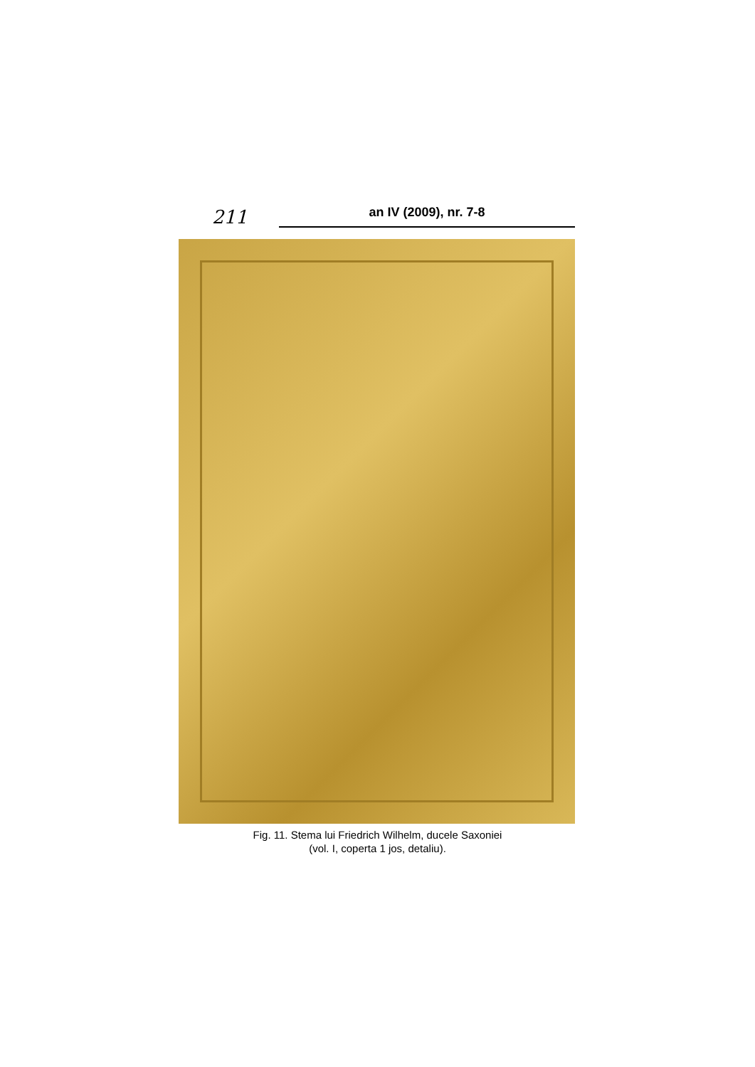211 an IV (2009), nr. 7-8
Fig. 11. Stema lui Friedrich Wilhelm, ducele Saxoniei
(vol. I, coperta 1 jos, detaliu).